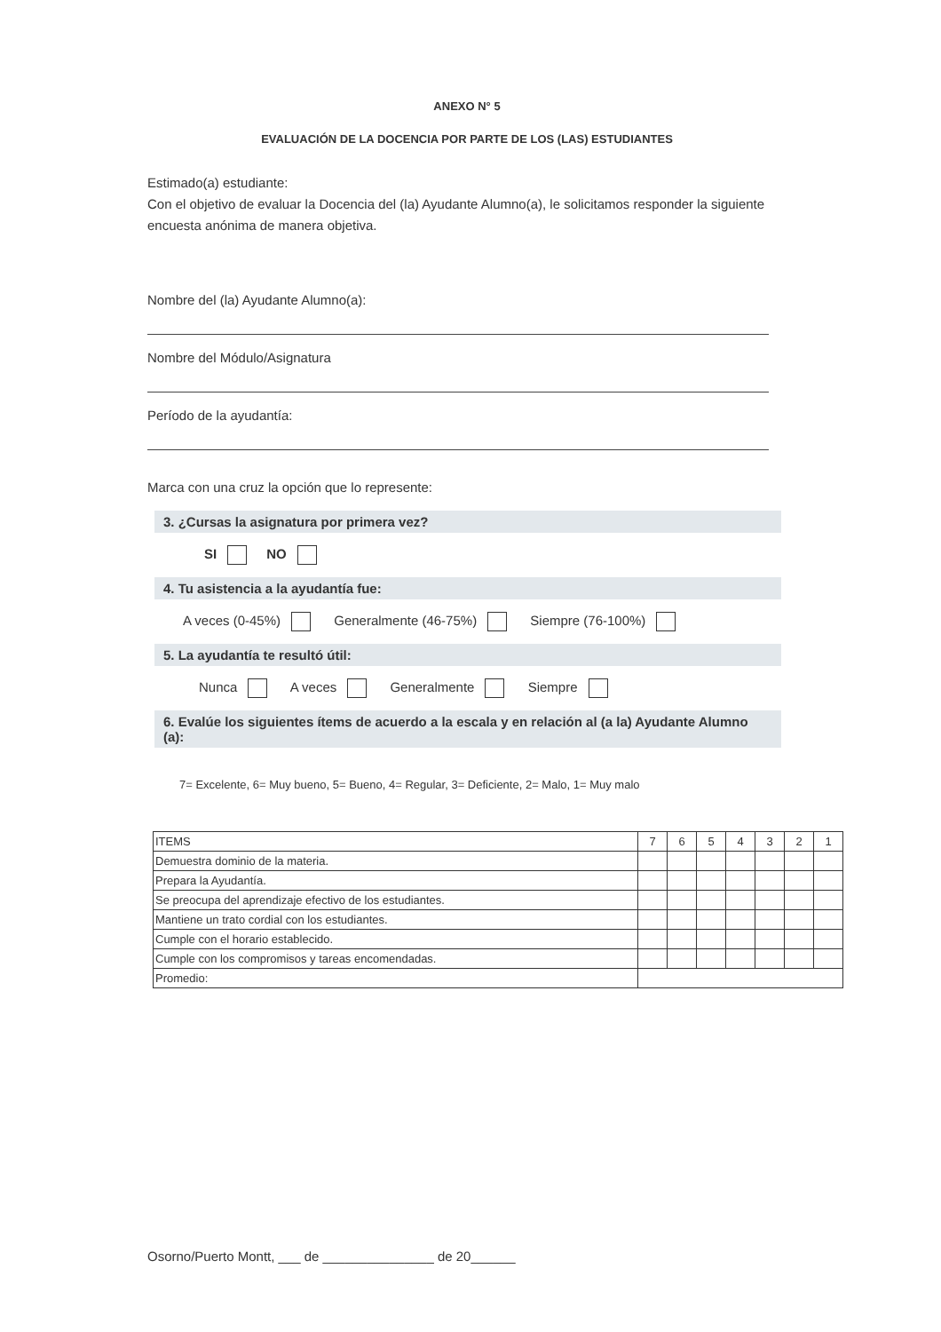ANEXO N° 5
EVALUACIÓN DE LA DOCENCIA POR PARTE DE LOS (LAS) ESTUDIANTES
Estimado(a) estudiante:
Con el objetivo de evaluar la Docencia del (la) Ayudante Alumno(a), le solicitamos responder la siguiente encuesta anónima de manera objetiva.
Nombre del (la) Ayudante Alumno(a):
Nombre del Módulo/Asignatura
Período de la ayudantía:
Marca con una cruz la opción que lo represente:
3. ¿Cursas la asignatura por primera vez?
SI NO
4. Tu asistencia a la ayudantía fue:
A veces (0-45%) Generalmente (46-75%) Siempre (76-100%)
5. La ayudantía te resultó útil:
Nunca A veces Generalmente Siempre
6. Evalúe los siguientes ítems de acuerdo a la escala y en relación al (a la) Ayudante Alumno (a):
7= Excelente, 6= Muy bueno, 5= Bueno, 4= Regular, 3= Deficiente, 2= Malo, 1= Muy malo
| ITEMS | 7 | 6 | 5 | 4 | 3 | 2 | 1 |
| --- | --- | --- | --- | --- | --- | --- | --- |
| Demuestra dominio de la materia. | | | | | | | |
| Prepara la Ayudantía. | | | | | | | |
| Se preocupa del aprendizaje efectivo de los estudiantes. | | | | | | | |
| Mantiene un trato cordial con los estudiantes. | | | | | | | |
| Cumple con el horario establecido. | | | | | | | |
| Cumple con los compromisos y tareas encomendadas. | | | | | | | |
| Promedio: | | | | | | | |
Osorno/Puerto Montt, ___ de _______________ de 20______